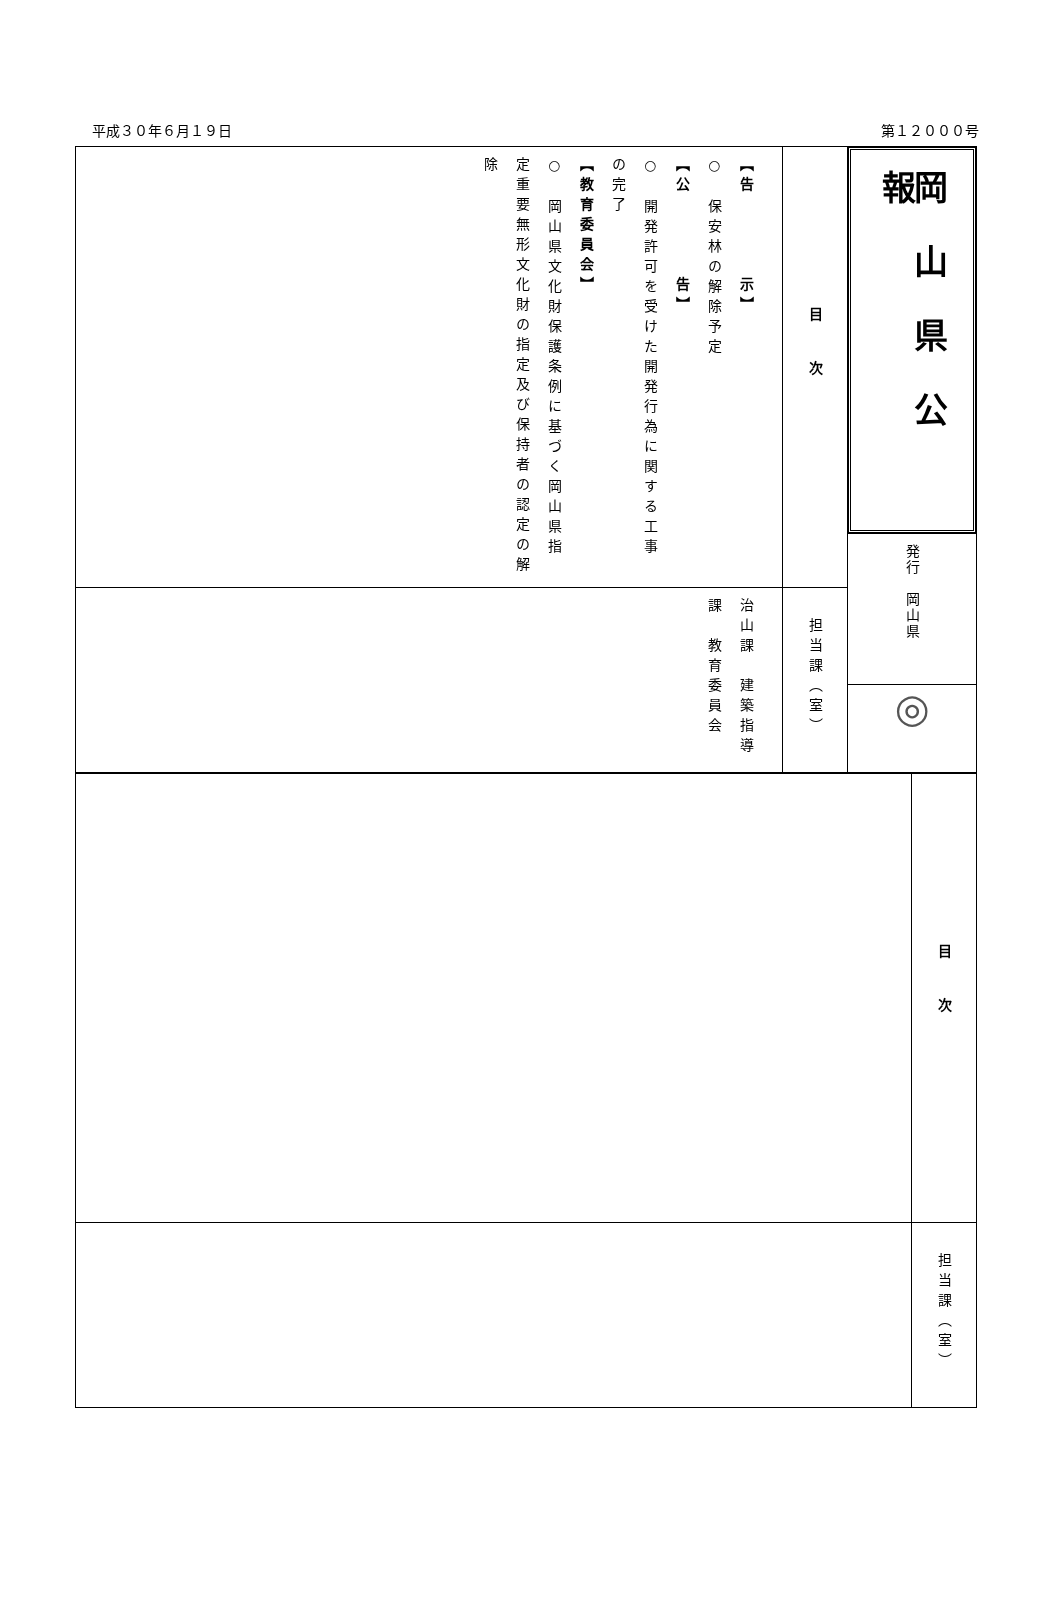平成３０年６月１９日 第１２０００号
| 【告 示】 ○ 保安林の解除予定 【公 告】 ○ 開発許可を受けた開発行為に関する工事の完了 【教育委員会】 ○ 岡山県文化財保護条例に基づく岡山県指定重要無形文化財の指定及び保持者の認定の解除 | 目次 | 岡山県公報 発行 岡山県 ◎ |
| 治山課 建築指導課 教育委員会 | 担当課（室） | |
| | 目次 |
| | 担当課（室） |